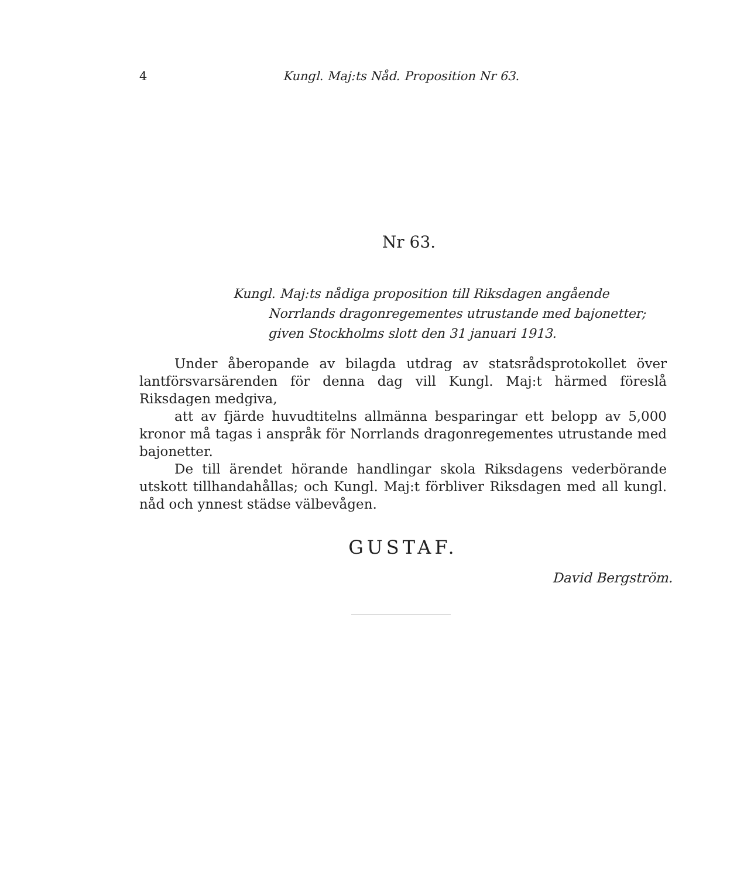4 Kungl. Maj:ts Nåd. Proposition Nr 63.
Nr 63.
Kungl. Maj:ts nådiga proposition till Riksdagen angående
Norrlands dragonregementes utrustande med bajonetter;
given Stockholms slott den 31 januari 1913.
Under åberopande av bilagda utdrag av statsrådsprotokollet över lantförsvarsärenden för denna dag vill Kungl. Maj:t härmed föreslå Riksdagen medgiva,
att av fjärde huvudtitelns allmänna besparingar ett belopp av 5,000 kronor må tagas i anspråk för Norrlands dragonregementes utrustande med bajonetter.
De till ärendet hörande handlingar skola Riksdagens vederbörande utskott tillhandahållas; och Kungl. Maj:t förbliver Riksdagen med all kungl. nåd och ynnest städse välbevågen.
GUSTAF.
David Bergström.